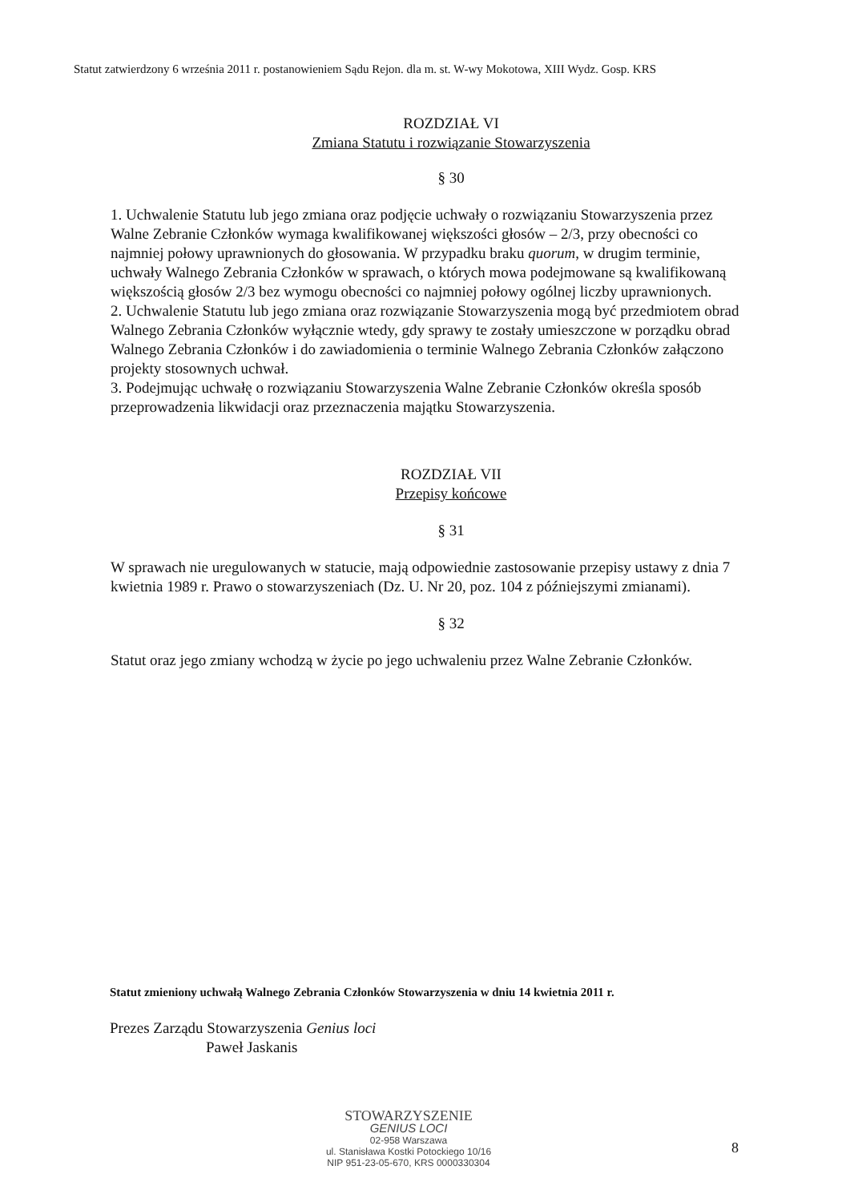Statut zatwierdzony 6 września 2011 r. postanowieniem Sądu Rejon. dla m. st. W-wy Mokotowa, XIII Wydz. Gosp. KRS
ROZDZIAŁ VI
Zmiana Statutu i rozwiązanie Stowarzyszenia
§ 30
1. Uchwalenie Statutu lub jego zmiana oraz podjęcie uchwały o rozwiązaniu Stowarzyszenia przez Walne Zebranie Członków wymaga kwalifikowanej większości głosów – 2/3, przy obecności co najmniej połowy uprawnionych do głosowania. W przypadku braku quorum, w drugim terminie, uchwały Walnego Zebrania Członków w sprawach, o których mowa podejmowane są kwalifikowaną większością głosów 2/3 bez wymogu obecności co najmniej połowy ogólnej liczby uprawnionych.
2. Uchwalenie Statutu lub jego zmiana oraz rozwiązanie Stowarzyszenia mogą być przedmiotem obrad Walnego Zebrania Członków wyłącznie wtedy, gdy sprawy te zostały umieszczone w porządku obrad Walnego Zebrania Członków i do zawiadomienia o terminie Walnego Zebrania Członków załączono projekty stosownych uchwał.
3. Podejmując uchwałę o rozwiązaniu Stowarzyszenia Walne Zebranie Członków określa sposób przeprowadzenia likwidacji oraz przeznaczenia majątku Stowarzyszenia.
ROZDZIAŁ VII
Przepisy końcowe
§ 31
W sprawach nie uregulowanych w statucie, mają odpowiednie zastosowanie przepisy ustawy z dnia 7 kwietnia 1989 r. Prawo o stowarzyszeniach (Dz. U. Nr 20, poz. 104 z późniejszymi zmianami).
§ 32
Statut oraz jego zmiany wchodzą w życie po jego uchwaleniu przez Walne Zebranie Członków.
Statut zmieniony uchwałą Walnego Zebrania Członków Stowarzyszenia w dniu 14 kwietnia 2011 r.
Prezes Zarządu Stowarzyszenia Genius loci
Paweł Jaskanis
STOWARZYSZENIE
GENIUS LOCI
02-958 Warszawa
ul. Stanisława Kostki Potockiego 10/16
NIP 951-23-05-670, KRS 0000330304
8